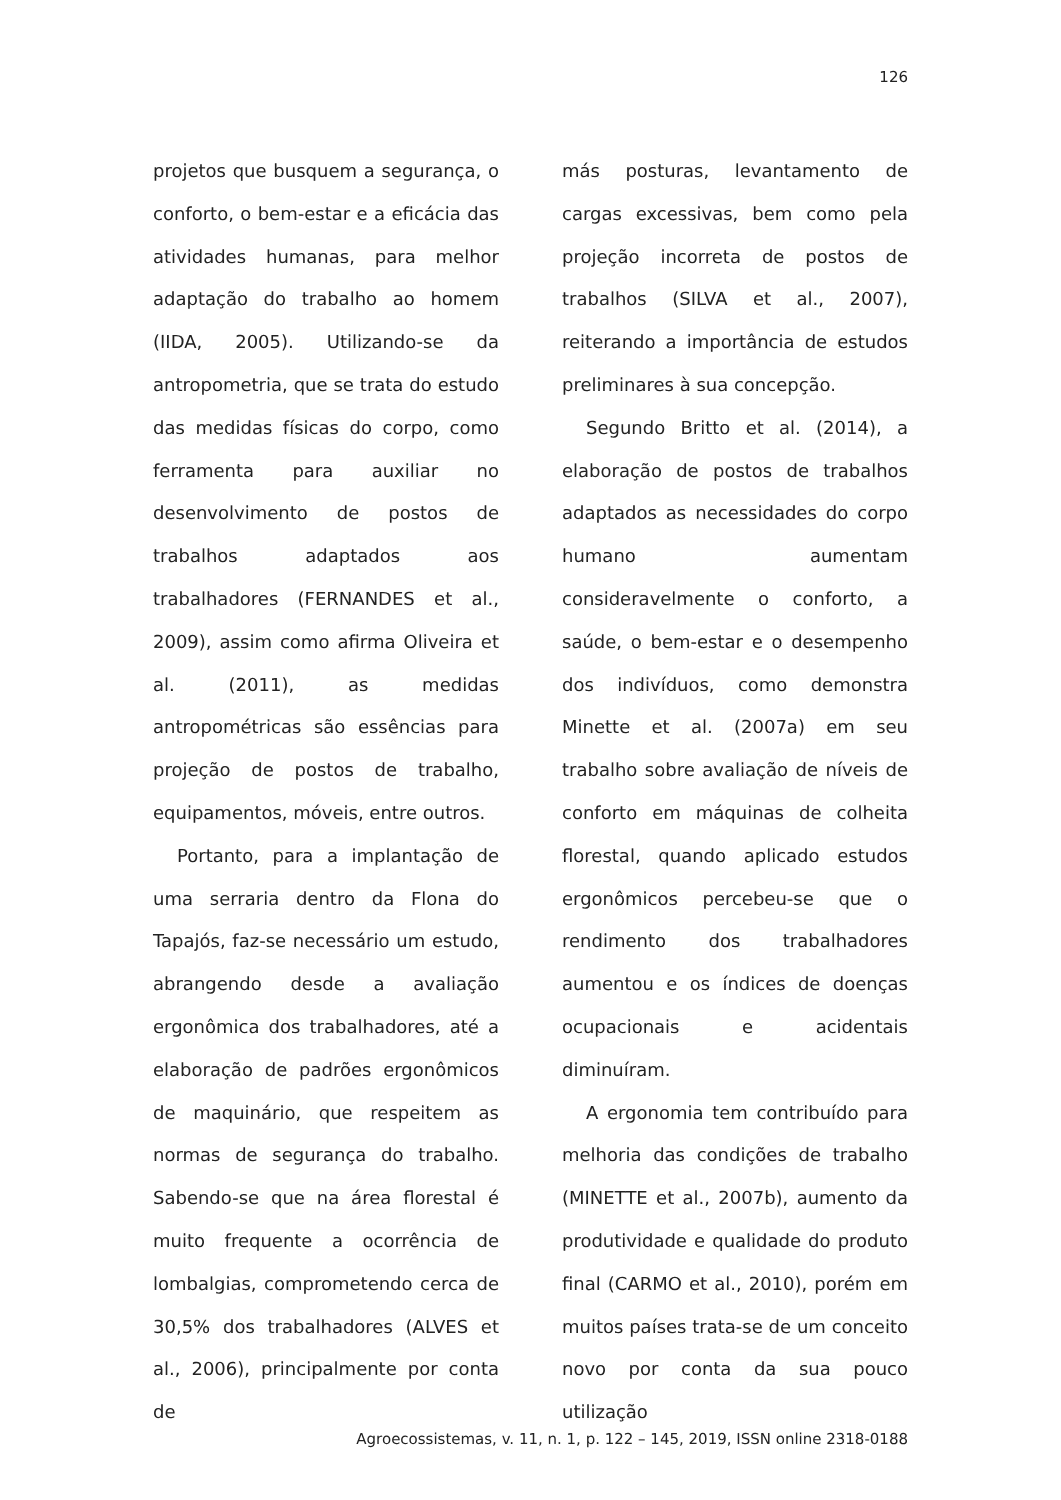126
projetos que busquem a segurança, o conforto, o bem-estar e a eficácia das atividades humanas, para melhor adaptação do trabalho ao homem (IIDA, 2005). Utilizando-se da antropometria, que se trata do estudo das medidas físicas do corpo, como ferramenta para auxiliar no desenvolvimento de postos de trabalhos adaptados aos trabalhadores (FERNANDES et al., 2009), assim como afirma Oliveira et al. (2011), as medidas antropométricas são essências para projeção de postos de trabalho, equipamentos, móveis, entre outros.
Portanto, para a implantação de uma serraria dentro da Flona do Tapajós, faz-se necessário um estudo, abrangendo desde a avaliação ergonômica dos trabalhadores, até a elaboração de padrões ergonômicos de maquinário, que respeitem as normas de segurança do trabalho. Sabendo-se que na área florestal é muito frequente a ocorrência de lombalgias, comprometendo cerca de 30,5% dos trabalhadores (ALVES et al., 2006), principalmente por conta de
más posturas, levantamento de cargas excessivas, bem como pela projeção incorreta de postos de trabalhos (SILVA et al., 2007), reiterando a importância de estudos preliminares à sua concepção.
Segundo Britto et al. (2014), a elaboração de postos de trabalhos adaptados as necessidades do corpo humano aumentam consideravelmente o conforto, a saúde, o bem-estar e o desempenho dos indivíduos, como demonstra Minette et al. (2007a) em seu trabalho sobre avaliação de níveis de conforto em máquinas de colheita florestal, quando aplicado estudos ergonômicos percebeu-se que o rendimento dos trabalhadores aumentou e os índices de doenças ocupacionais e acidentais diminuíram.
A ergonomia tem contribuído para melhoria das condições de trabalho (MINETTE et al., 2007b), aumento da produtividade e qualidade do produto final (CARMO et al., 2010), porém em muitos países trata-se de um conceito novo por conta da sua pouco utilização
Agroecossistemas, v. 11, n. 1, p. 122 – 145, 2019, ISSN online 2318-0188